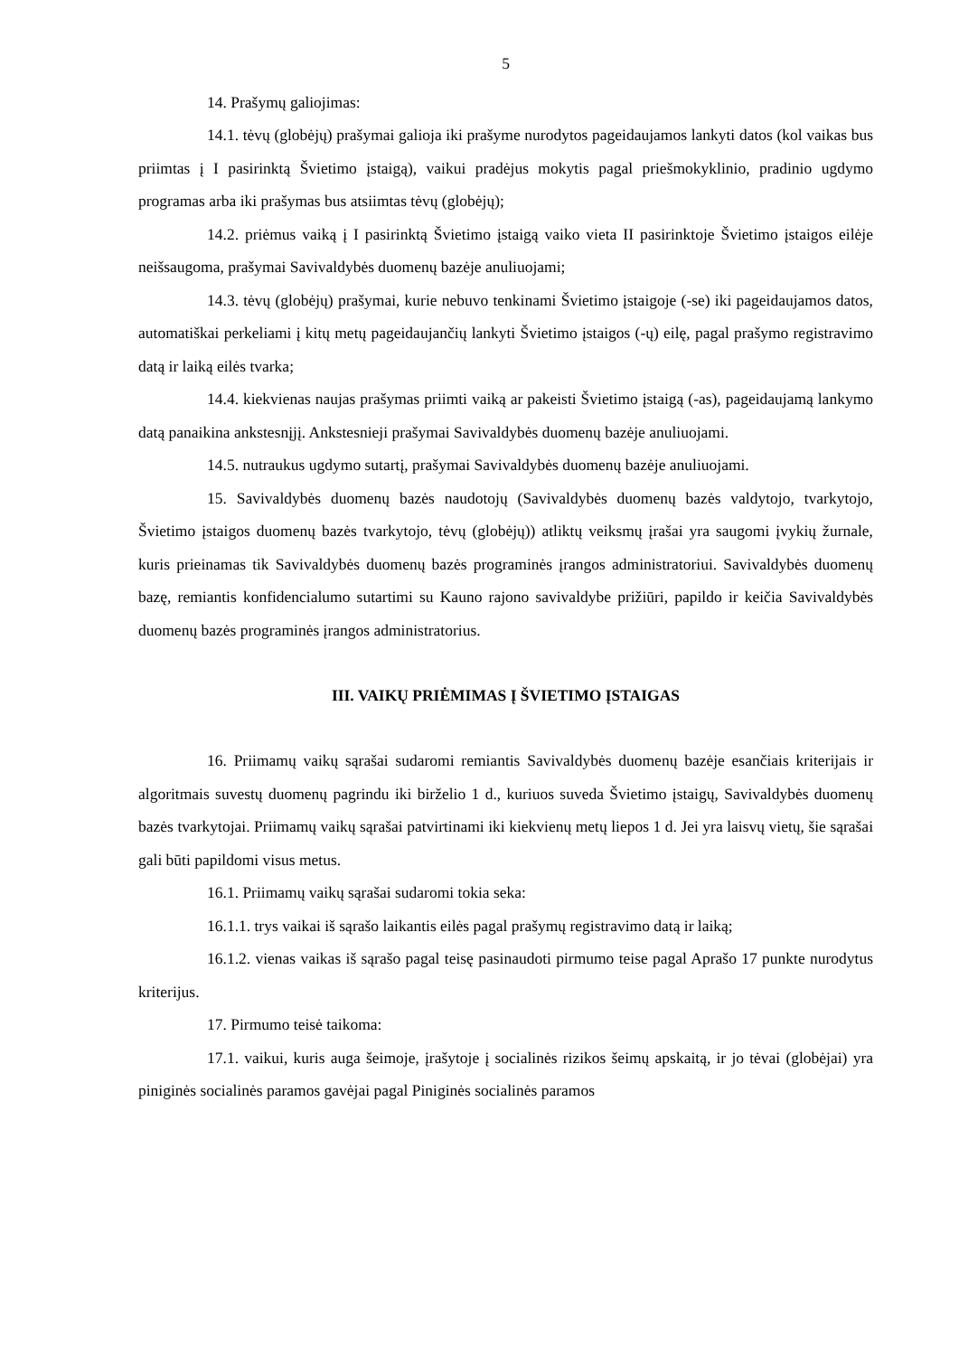5
14. Prašymų galiojimas:
14.1. tėvų (globėjų) prašymai galioja iki prašyme nurodytos pageidaujamos lankyti datos (kol vaikas bus priimtas į I pasirinktą Švietimo įstaigą), vaikui pradėjus mokytis pagal priešmokyklinio, pradinio ugdymo programas arba iki prašymas bus atsiimtas tėvų (globėjų);
14.2. priėmus vaiką į I pasirinktą Švietimo įstaigą vaiko vieta II pasirinktoje Švietimo įstaigos eilėje neišsaugoma, prašymai Savivaldybės duomenų bazėje anuliuojami;
14.3. tėvų (globėjų) prašymai, kurie nebuvo tenkinami Švietimo įstaigoje (-se) iki pageidaujamos datos, automatiškai perkeliami į kitų metų pageidaujančių lankyti Švietimo įstaigos (-ų) eilę, pagal prašymo registravimo datą ir laiką eilės tvarka;
14.4. kiekvienas naujas prašymas priimti vaiką ar pakeisti Švietimo įstaigą (-as), pageidaujamą lankymo datą panaikina ankstesnįjį. Ankstesnieji prašymai Savivaldybės duomenų bazėje anuliuojami.
14.5. nutraukus ugdymo sutartį, prašymai Savivaldybės duomenų bazėje anuliuojami.
15. Savivaldybės duomenų bazės naudotojų (Savivaldybės duomenų bazės valdytojo, tvarkytojo, Švietimo įstaigos duomenų bazės tvarkytojo, tėvų (globėjų)) atliktų veiksmų įrašai yra saugomi įvykių žurnale, kuris prieinamas tik Savivaldybės duomenų bazės programinės įrangos administratoriui. Savivaldybės duomenų bazę, remiantis konfidencialumo sutartimi su Kauno rajono savivaldybe prižiūri, papildo ir keičia Savivaldybės duomenų bazės programinės įrangos administratorius.
III. VAIKŲ PRIĖMIMAS Į ŠVIETIMO ĮSTAIGAS
16. Priimamų vaikų sąrašai sudaromi remiantis Savivaldybės duomenų bazėje esančiais kriterijais ir algoritmais suvestų duomenų pagrindu iki birželio 1 d., kuriuos suveda Švietimo įstaigų, Savivaldybės duomenų bazės tvarkytojai. Priimamų vaikų sąrašai patvirtinami iki kiekvienų metų liepos 1 d. Jei yra laisvų vietų, šie sąrašai gali būti papildomi visus metus.
16.1. Priimamų vaikų sąrašai sudaromi tokia seka:
16.1.1. trys vaikai iš sąrašo laikantis eilės pagal prašymų registravimo datą ir laiką;
16.1.2. vienas vaikas iš sąrašo pagal teisę pasinaudoti pirmumo teise pagal Aprašo 17 punkte nurodytus kriterijus.
17. Pirmumo teisė taikoma:
17.1. vaikui, kuris auga šeimoje, įrašytoje į socialinės rizikos šeimų apskaitą, ir jo tėvai (globėjai) yra piniginės socialinės paramos gavėjai pagal Piniginės socialinės paramos